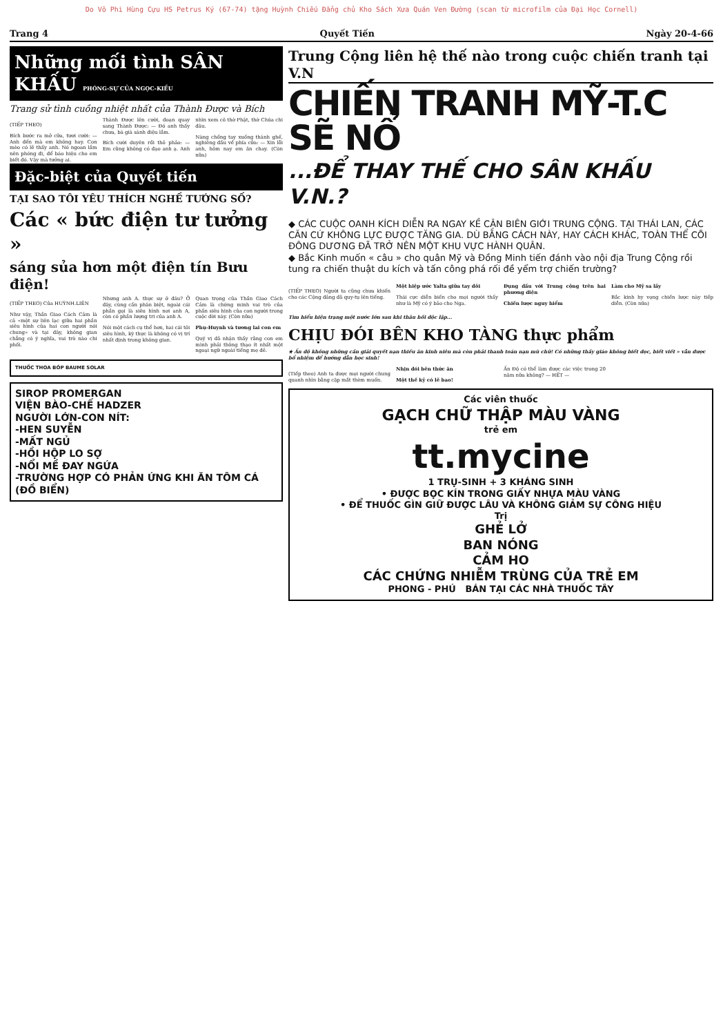Do Võ Phi Hùng Cựu HS Petrus Ký (67-74) tặng Huỳnh Chiếu Đẳng chủ Kho Sách Xưa Quán Ven Đường (scan từ microfilm của Đại Học Cornell)
Trang 4 Quyết Tiến Ngày 20-4-66
Những mối tình SÂN KHẤU PHÓNG-SỰ CỦA NGỌC-KIỀU
Trang sử tình cuồng nhiệt nhất của Thành Được và Bích
(TIẾP THEO)
Bích bước ra mở cửa, tươi cười: — Anh đến mà em không hay. Con mèo có lẽ thấy anh. Nó ngoan lắm nên phóng đi, để báo hiệu cho em biết đó. Vậy mà tưởng ai.
Thành Được lên cười, đoạn quay sang Thành Được: — Đó anh thấy chưa, bà già sành điệu lắm.
Bích cười duyên rồi thỏ phảo: — Em cũng không có đạo anh ạ. Anh nhìn xem cô thờ Phật, thờ Chúa chi đâu.
Nàng chống tay xuống thành ghế, nghiêng đầu về phía cửa: — Xin lỗi anh, hôm nay em ăn chay. (Còn nữa)
Đặc-biệt của Quyết tiến
TẠI SAO TÔI YÊU THÍCH NGHỀ TƯỚNG SỐ?
Các « bức điện tư tưởng »
sáng sủa hơn một điện tín Bưu điện!
(TIẾP THEO) Của HUỲNH.LIÊN
Như vậy, Thần Giao Cách Cảm là cả «một sự liên lạc giữa hai phần siêu hình của hai con người nói chung» và tại đây, không gian chẳng có ý nghĩa, vai trò nào chi phối.
Nhưng anh A. thực sự ở đâu? Ở đây, cùng cần phân biệt, ngoài cái phần gọi là siêu hình nơi anh A, còn có phần lượng tri của anh A.
Nói một cách cụ thể hơn, hai cái tôi siêu hình, kỳ thực là không có vị trí nhất định trong không gian.
Quan trọng của Thần Giao Cách Cảm là chứng minh vai trò của phần siêu hình của con người trong cuộc đời này. (Còn nữa)
Phụ-Huynh và tương lai con em
Quý vị đã nhận thấy rằng con em mình phải thông thạo ít nhất một ngoại ngữ ngoài tiếng mẹ đẻ.
THUỐC THOA BÓP BAUME SOLAR
SIROP PROMERGAN
VIỆN BÀO-CHẾ HADZER
NGƯỜI LỚN-CON NÍT:
-HEN SUYỄN
-MẤT NGỦ
-HỒI HỘP LO SỢ
-NỔI MỀ ĐAY NGỨA
-TRƯỜNG HỢP CÓ PHẢN ỨNG KHI ĂN TÔM CÁ (ĐỒ BIỂN)
Trung Cộng liên hệ thế nào trong cuộc chiến tranh tại V.N
CHIẾN TRANH MỸ-T.C SẼ NỔ
...ĐỂ THAY THẾ CHO SÂN KHẤU V.N.?
◆ CÁC CUỘC OANH KÍCH DIỄN RA NGAY KỀ CẬN BIÊN GIỚI TRUNG CỘNG. TẠI THÁI LAN, CÁC CĂN CỨ KHÔNG LỰC ĐƯỢC TĂNG GIA. DÙ BẰNG CÁCH NÀY, HAY CÁCH KHÁC, TOÀN THỂ CÕI ĐÔNG DƯƠNG ĐÃ TRỞ NÊN MỘT KHU VỰC HÀNH QUÂN.
◆ Bắc Kinh muốn « câu » cho quân Mỹ và Đồng Minh tiến đánh vào nội địa Trung Cộng rồi tung ra chiến thuật du kích và tấn công phá rối đề yểm trợ chiến trường?
(TIẾP THEO) Người ta cũng chưa khiến cho các Cộng đảng đã quy-tụ lên tiếng.
Một hiệp ước Yalta giữa tay đôi
Thái cực diễn biến cho mọi người thấy như là Mỹ có ý bảo cho Nga.
Đụng đầu với Trung cộng trên hai phương diện
Chiến lược nguy hiểm
Làm cho Mỹ sa lầy
Bắc kinh hy vọng chiến lược này tiếp diễn. (Còn nữa)
Tìm hiểu hiện trạng một nước lớn sau khi thâu hồi độc lập...
CHỊU ĐÓI BÊN KHO TÀNG thực phẩm
★ Ấn độ không những cần giải quyết nạn thiếu ăn kinh niên mà còn phải thanh toán nạn mù chữ! Có những thầy giáo không biết đọc, biết viết » vẫn được bổ nhiệm để hướng dẫn học sinh!
(Tiếp theo) Anh ta được mọi người chung quanh nhìn bằng cặp mắt thèm muốn.
Nhịn đói bên thức ăn
Một thế kỷ có lẽ bao!
Ấn Độ có thể làm được các việc trong 20 năm nữa không? — HẾT —
Các viên thuốc
GẠCH CHỮ THẬP MÀU VÀNG
trẻ em
tt.mycine
1 TRỤ-SINH + 3 KHÁNG SINH
• ĐƯỢC BỌC KÍN TRONG GIẤY NHỰA MÀU VÀNG
• ĐỂ THUỐC GÌN GIỮ ĐƯỢC LÂU VÀ KHÔNG GIẢM SỰ CÔNG HIỆU
Trị
GHẺ LỞ
BAN NÓNG
CẢM HO
CÁC CHỨNG NHIỄM TRÙNG CỦA TRẺ EM
PHONG - PHÚ BÁN TẠI CÁC NHÀ THUỐC TÂY